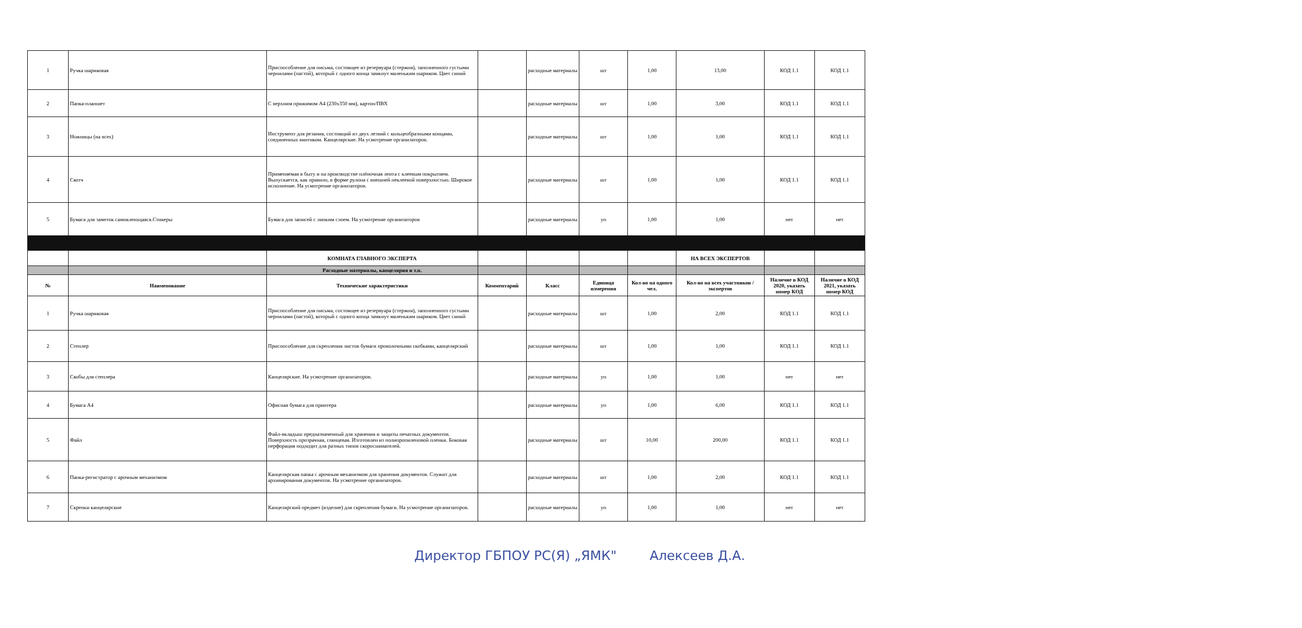| 1 | Ручка шариковая | Приспособление для письма, состоящее из резервуара (стержня), заполненного густыми чернилами (пастой), который с одного конца замкнут маленьким шариком. Цвет синий | | расходные материалы | шт | 1,00 | 13,00 | КОД 1.1 | КОД 1.1 |
| 2 | Папка-планшет | С верхним прижимом А4 (230х350 мм), картон/ПВХ | | расходные материалы | шт | 1,00 | 3,00 | КОД 1.1 | КОД 1.1 |
| 3 | Ножницы (на всех) | Инструмент для резания, состоящий из двух лезвий с кольцеобразными концами, соединенных винтиком. Канцелярские. На усмотрение организаторов. | | расходные материалы | шт | 1,00 | 1,00 | КОД 1.1 | КОД 1.1 |
| 4 | Скотч | Применяемая в быту и на производстве плёночная лента с клеевым покрытием. Выпускается, как правило, в форме рулона с внешней неклеевой поверхностью. Широкое исполнение. На усмотрение организаторов. | | расходные материалы | шт | 1,00 | 1,00 | КОД 1.1 | КОД 1.1 |
| 5 | Бумага для заметок самоклеющаяся.Стикеры | Бумага для записей с липким слоем. На усмотрение организаторов | | расходные материалы | уп | 1,00 | 1,00 | нет | нет |
| | | КОМНАТА ГЛАВНОГО ЭКСПЕРТА | | | | | НА ВСЕХ ЭКСПЕРТОВ | | |
| | | Расходные материалы, канцелярия и т.п. | | | | | | | |
| № | Наименование | Технические характеристики | Комментарий | Класс | Единица измерения | Кол-во на одного чел. | Кол-во на всех участников / экспертов | Наличие в КОД 2020, указать номер КОД | Наличие в КОД 2021, указать номер КОД |
| 1 | Ручка шариковая | Приспособление для письма, состоящее из резервуара (стержня), заполненного густыми чернилами (пастой), который с одного конца замкнут маленьким шариком. Цвет синий | | расходные материалы | шт | 1,00 | 2,00 | КОД 1.1 | КОД 1.1 |
| 2 | Степлер | Приспособление для скрепления листов бумаги проволочными скобками, канцелярский | | расходные материалы | шт | 1,00 | 1,00 | КОД 1.1 | КОД 1.1 |
| 3 | Скобы для степлера | Канцелярские. На усмотрение организаторов. | | расходные материалы | уп | 1,00 | 1,00 | нет | нет |
| 4 | Бумага А4 | Офисная бумага для принтера | | расходные материалы | уп | 1,00 | 6,00 | КОД 1.1 | КОД 1.1 |
| 5 | Файл | Файл-вкладыш предназначенный для хранения и защиты печатных документов. Поверхность прозрачная, глянцевая. Изготовлен из полипропиленовой пленки. Боковая перфорация подходит для разных типов скоросшивателей. | | расходные материалы | шт | 10,00 | 200,00 | КОД 1.1 | КОД 1.1 |
| 6 | Папка-регистратор с арочным механизмом | Канцелярская папка с арочным механизмом для хранения документов. Служит для архивирования документов. На усмотрение организаторов. | | расходные материалы | шт | 1,00 | 2,00 | КОД 1.1 | КОД 1.1 |
| 7 | Скрепки канцелярские | Канцелярский предмет (изделие) для скрепления бумаги. На усмотрение организаторов. | | расходные материалы | уп | 1,00 | 1,00 | нет | нет |
Директор ГБПОУ РС(Я) „ЯМК" Алексеев Д.А.